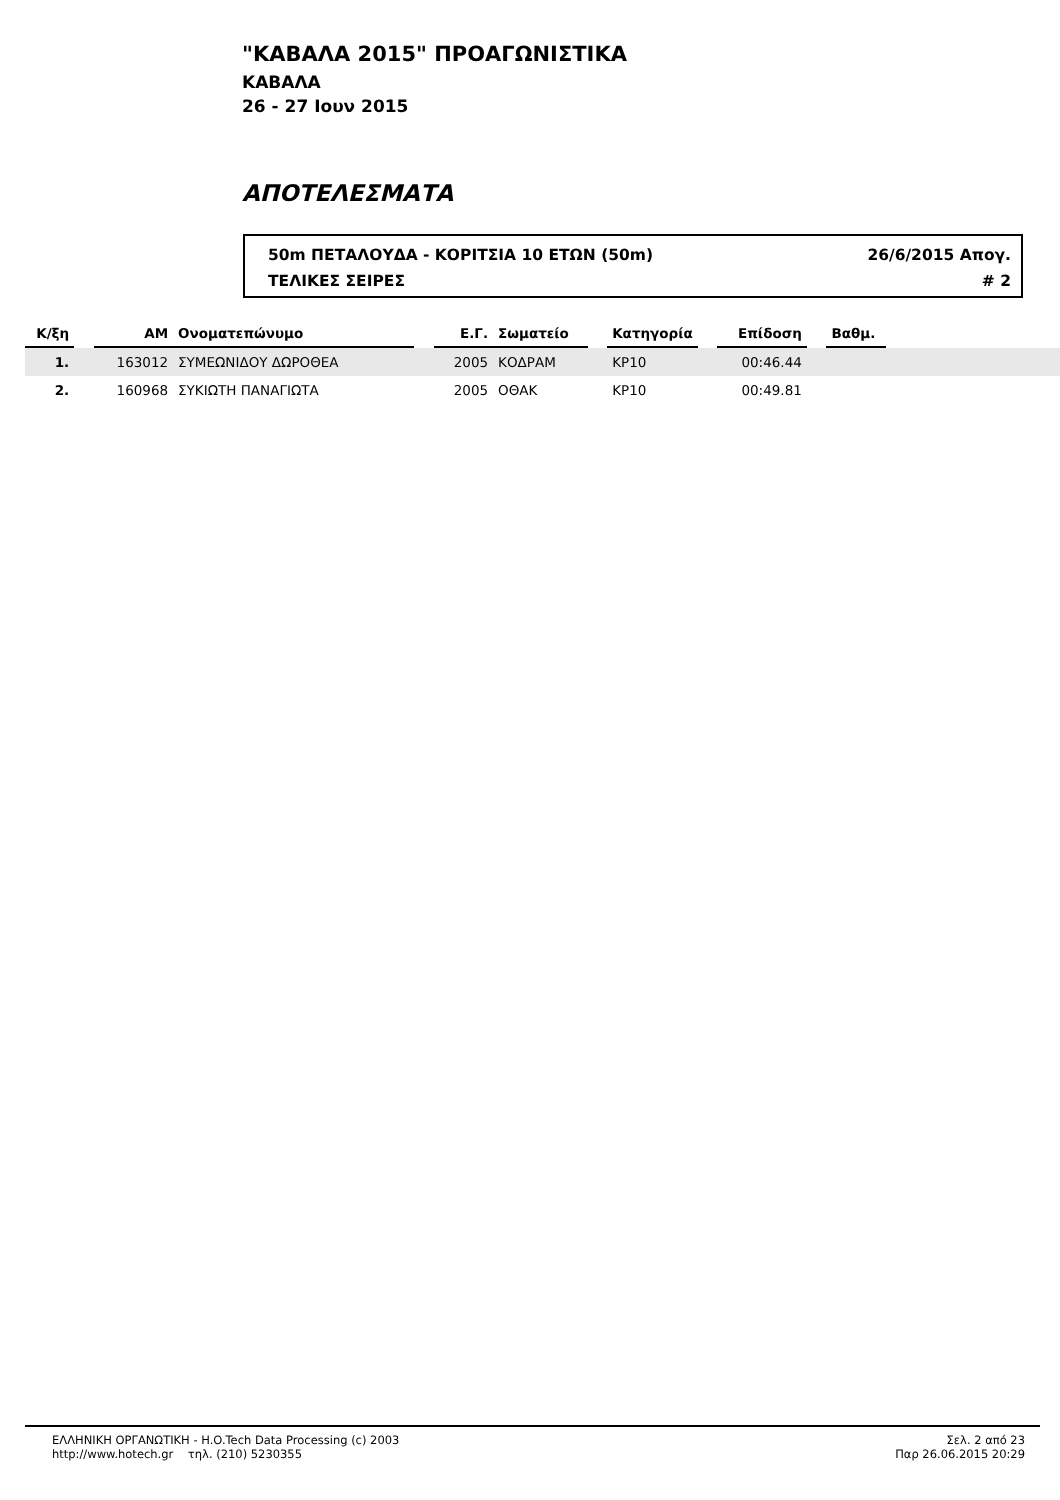"ΚΑΒΑΛΑ 2015" ΠΡΟΑΓΩΝΙΣΤΙΚΑ
ΚΑΒΑΛΑ
26 - 27 Ιουν 2015
ΑΠΟΤΕΛΕΣΜΑΤΑ
50m ΠΕΤΑΛΟΥΔΑ - ΚΟΡΙΤΣΙΑ 10 ΕΤΩΝ (50m) 26/6/2015 Απογ.
ΤΕΛΙΚΕΣ ΣΕΙΡΕΣ # 2
| Κ/ξη | | ΑΜ | Ονοματεπώνυμο | | Ε.Γ. | Σωματείο | | Κατηγορία | | Επίδοση | | Βαθμ. | |
| 1. | | 163012 | ΣΥΜΕΩΝΙΔΟΥ ΔΩΡΟΘΕΑ | | 2005 | ΚΟΔΡΑΜ | | ΚΡ10 | | 00:46.44 | | | |
| 2. | | 160968 | ΣΥΚΙΩΤΗ ΠΑΝΑΓΙΩΤΑ | | 2005 | ΟΘΑΚ | | ΚΡ10 | | 00:49.81 | | | |
ΕΛΛΗΝΙΚΗ ΟΡΓΑΝΩΤΙΚΗ - H.O.Tech Data Processing (c) 2003
http://www.hotech.gr τηλ. (210) 5230355
Σελ. 2 από 23
Παρ 26.06.2015 20:29